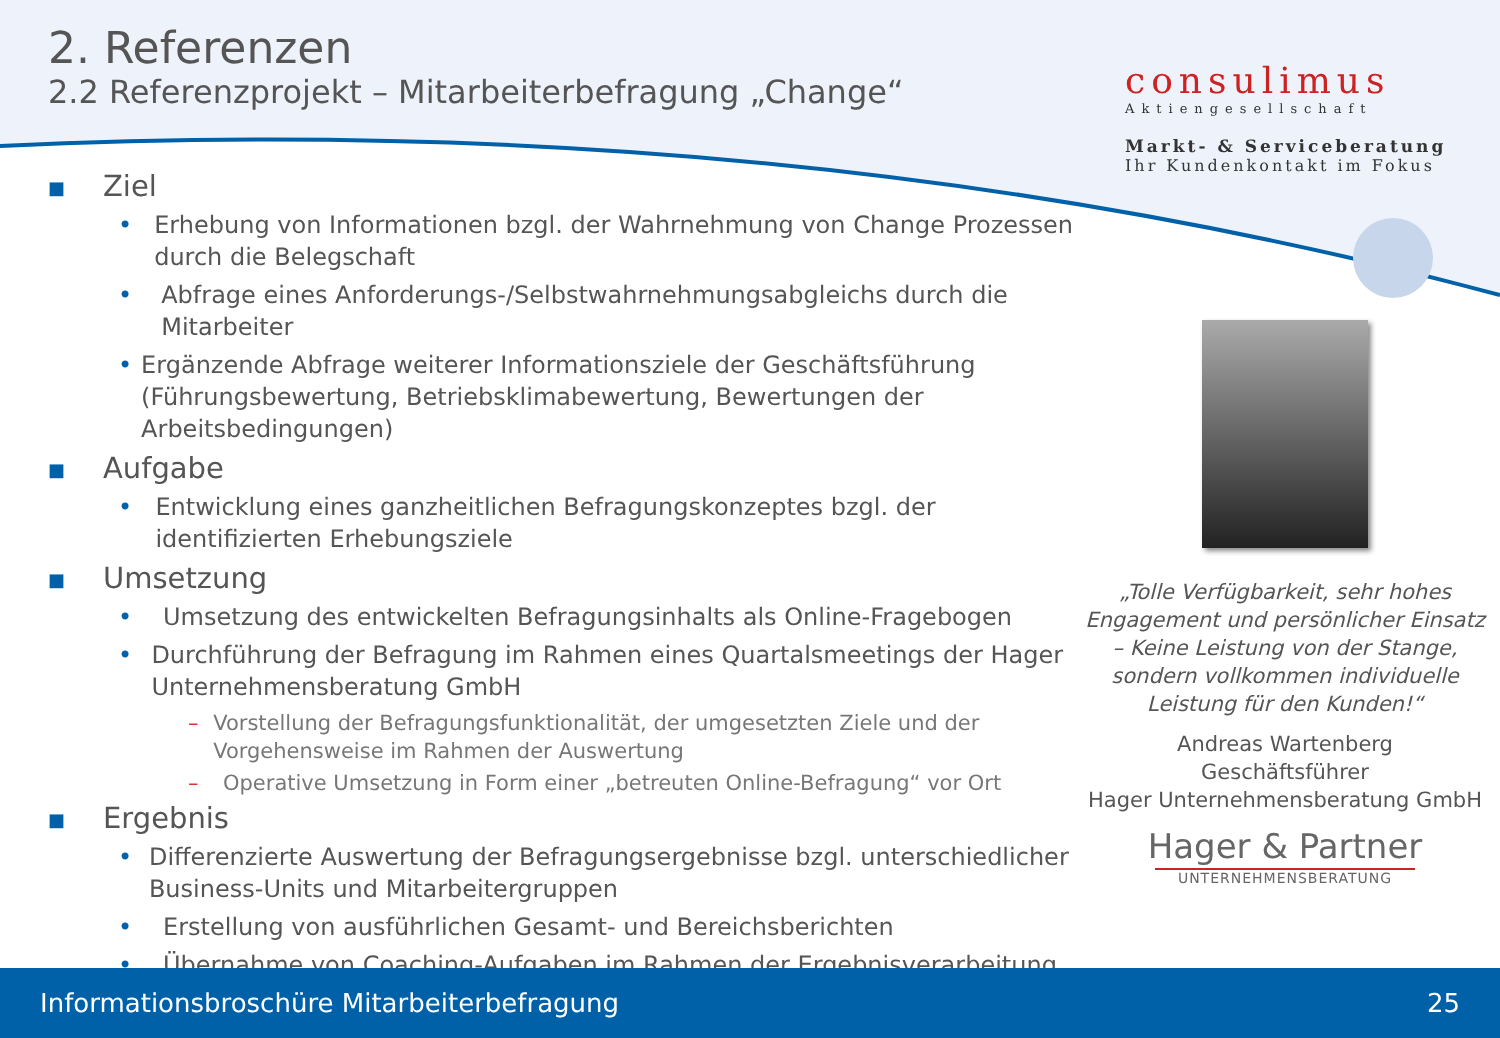2. Referenzen
2.2 Referenzprojekt – Mitarbeiterbefragung „Change“
consulimus
Aktiengesellschaft
Markt- & Serviceberatung
Ihr Kundenkontakt im Fokus
■ Ziel
• Erhebung von Informationen bzgl. der Wahrnehmung von Change Prozessen durch die Belegschaft
• Abfrage eines Anforderungs-/Selbstwahrnehmungsabgleichs durch die Mitarbeiter
• Ergänzende Abfrage weiterer Informationsziele der Geschäftsführung (Führungsbewertung, Betriebsklimabewertung, Bewertungen der Arbeitsbedingungen)
■ Aufgabe
• Entwicklung eines ganzheitlichen Befragungskonzeptes bzgl. der identifizierten Erhebungsziele
■ Umsetzung
• Umsetzung des entwickelten Befragungsinhalts als Online-Fragebogen
• Durchführung der Befragung im Rahmen eines Quartalsmeetings der Hager Unternehmensberatung GmbH
– Vorstellung der Befragungsfunktionalität, der umgesetzten Ziele und der Vorgehensweise im Rahmen der Auswertung
– Operative Umsetzung in Form einer „betreuten Online-Befragung“ vor Ort
■ Ergebnis
• Differenzierte Auswertung der Befragungsergebnisse bzgl. unterschiedlicher Business-Units und Mitarbeitergruppen
• Erstellung von ausführlichen Gesamt- und Bereichsberichten
• Übernahme von Coaching-Aufgaben im Rahmen der Ergebnisverarbeitung
„Tolle Verfügbarkeit, sehr hohes Engagement und persönlicher Einsatz – Keine Leistung von der Stange, sondern vollkommen individuelle Leistung für den Kunden!“
Andreas Wartenberg
Geschäftsführer
Hager Unternehmensberatung GmbH
Hager & Partner
UNTERNEHMENSBERATUNG
Informationsbroschüre Mitarbeiterbefragung 25